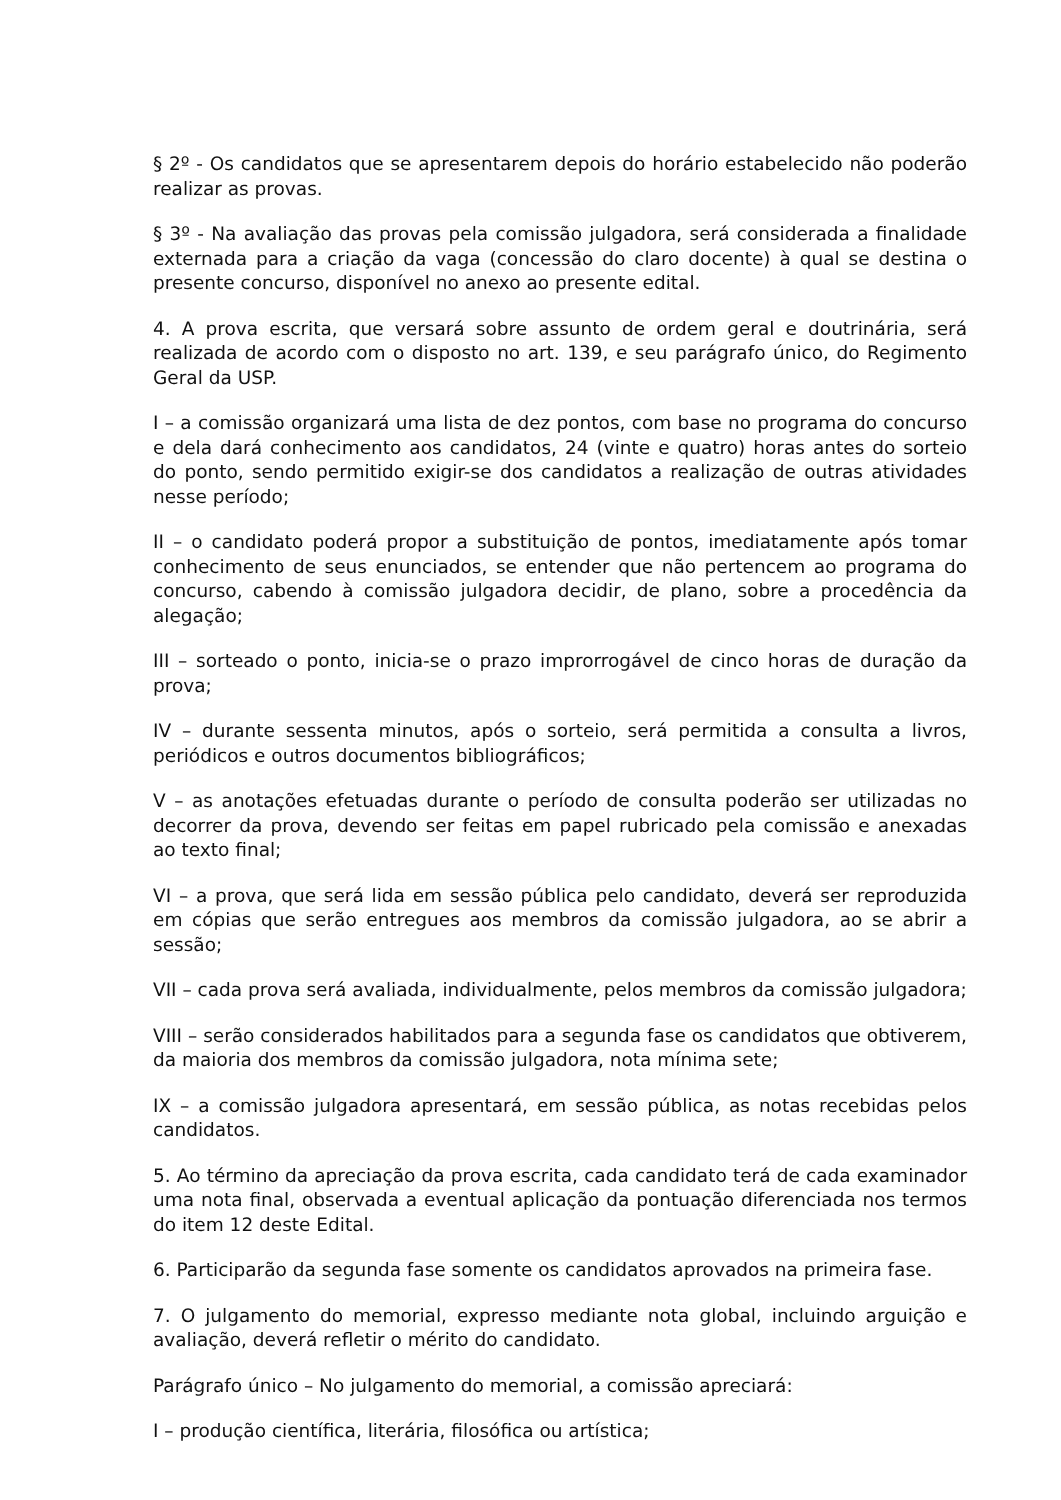§ 2º - Os candidatos que se apresentarem depois do horário estabelecido não poderão realizar as provas.
§ 3º - Na avaliação das provas pela comissão julgadora, será considerada a finalidade externada para a criação da vaga (concessão do claro docente) à qual se destina o presente concurso, disponível no anexo ao presente edital.
4. A prova escrita, que versará sobre assunto de ordem geral e doutrinária, será realizada de acordo com o disposto no art. 139, e seu parágrafo único, do Regimento Geral da USP.
I – a comissão organizará uma lista de dez pontos, com base no programa do concurso e dela dará conhecimento aos candidatos, 24 (vinte e quatro) horas antes do sorteio do ponto, sendo permitido exigir-se dos candidatos a realização de outras atividades nesse período;
II – o candidato poderá propor a substituição de pontos, imediatamente após tomar conhecimento de seus enunciados, se entender que não pertencem ao programa do concurso, cabendo à comissão julgadora decidir, de plano, sobre a procedência da alegação;
III – sorteado o ponto, inicia-se o prazo improrrogável de cinco horas de duração da prova;
IV – durante sessenta minutos, após o sorteio, será permitida a consulta a livros, periódicos e outros documentos bibliográficos;
V – as anotações efetuadas durante o período de consulta poderão ser utilizadas no decorrer da prova, devendo ser feitas em papel rubricado pela comissão e anexadas ao texto final;
VI – a prova, que será lida em sessão pública pelo candidato, deverá ser reproduzida em cópias que serão entregues aos membros da comissão julgadora, ao se abrir a sessão;
VII – cada prova será avaliada, individualmente, pelos membros da comissão julgadora;
VIII – serão considerados habilitados para a segunda fase os candidatos que obtiverem, da maioria dos membros da comissão julgadora, nota mínima sete;
IX – a comissão julgadora apresentará, em sessão pública, as notas recebidas pelos candidatos.
5. Ao término da apreciação da prova escrita, cada candidato terá de cada examinador uma nota final, observada a eventual aplicação da pontuação diferenciada nos termos do item 12 deste Edital.
6. Participarão da segunda fase somente os candidatos aprovados na primeira fase.
7. O julgamento do memorial, expresso mediante nota global, incluindo arguição e avaliação, deverá refletir o mérito do candidato.
Parágrafo único – No julgamento do memorial, a comissão apreciará:
I – produção científica, literária, filosófica ou artística;